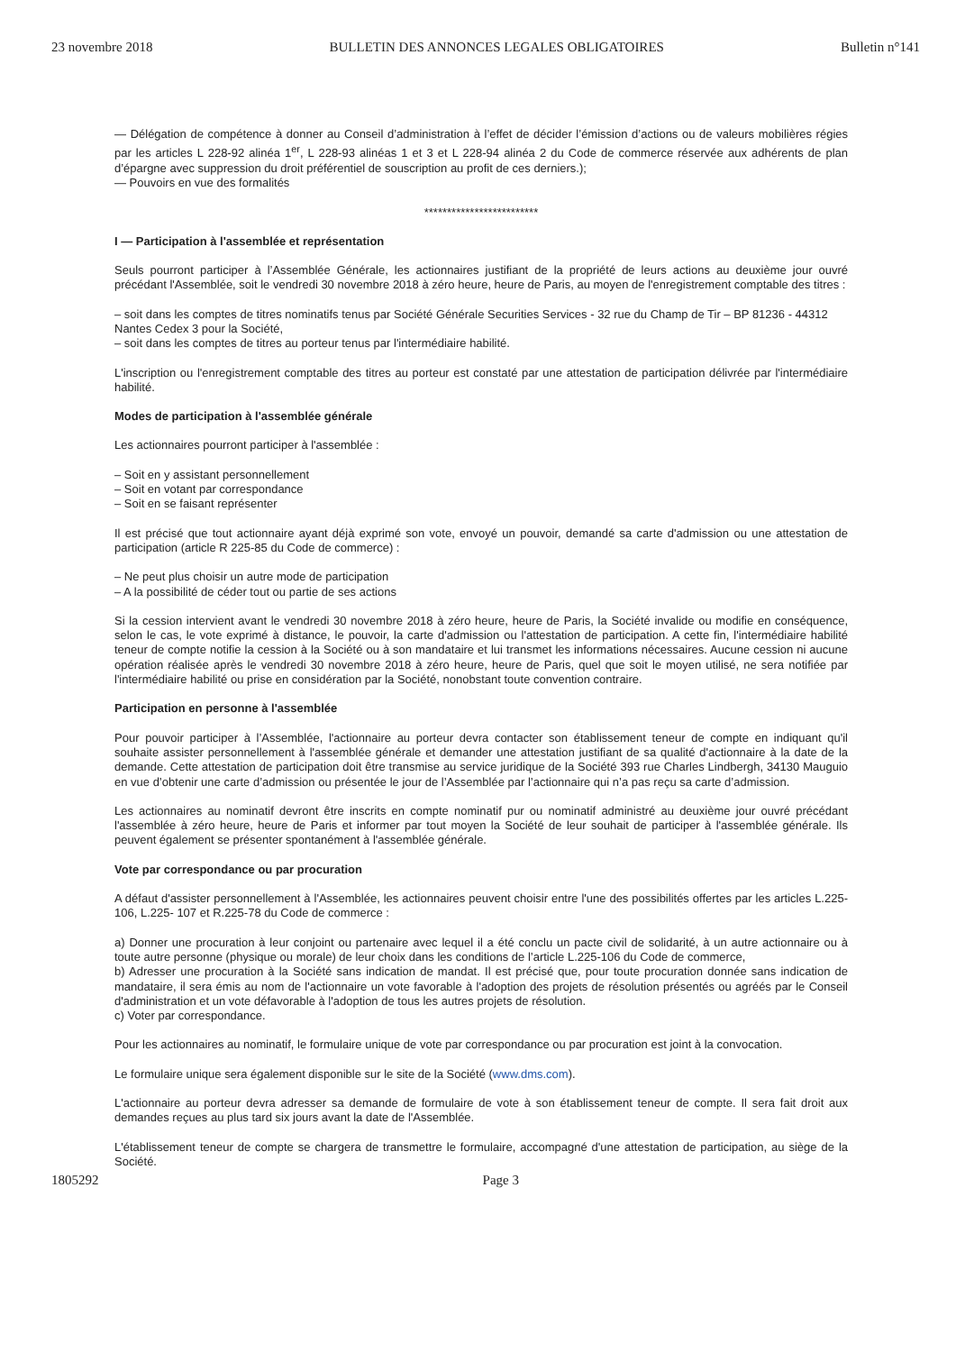23 novembre 2018 BULLETIN DES ANNONCES LEGALES OBLIGATOIRES Bulletin n°141
— Délégation de compétence à donner au Conseil d’administration à l’effet de décider l’émission d’actions ou de valeurs mobilières régies par les articles L 228-92 alinéa 1<sup>er</sup>, L 228-93 alinéas 1 et 3 et L 228-94 alinéa 2 du Code de commerce réservée aux adhérents de plan d’épargne avec suppression du droit préférentiel de souscription au profit de ces derniers.);
— Pouvoirs en vue des formalités
*************************
I — Participation à l'assemblée et représentation
Seuls pourront participer à l’Assemblée Générale, les actionnaires justifiant de la propriété de leurs actions au deuxième jour ouvré précédant l'Assemblée, soit le vendredi 30 novembre 2018 à zéro heure, heure de Paris, au moyen de l'enregistrement comptable des titres :
– soit dans les comptes de titres nominatifs tenus par Société Générale Securities Services - 32 rue du Champ de Tir – BP 81236 - 44312 Nantes Cedex 3 pour la Société,
– soit dans les comptes de titres au porteur tenus par l'intermédiaire habilité.
L'inscription ou l'enregistrement comptable des titres au porteur est constaté par une attestation de participation délivrée par l'intermédiaire habilité.
Modes de participation à l'assemblée générale
Les actionnaires pourront participer à l'assemblée :
– Soit en y assistant personnellement
– Soit en votant par correspondance
– Soit en se faisant représenter
Il est précisé que tout actionnaire ayant déjà exprimé son vote, envoyé un pouvoir, demandé sa carte d'admission ou une attestation de participation (article R 225-85 du Code de commerce) :
– Ne peut plus choisir un autre mode de participation
– A la possibilité de céder tout ou partie de ses actions
Si la cession intervient avant le vendredi 30 novembre 2018 à zéro heure, heure de Paris, la Société invalide ou modifie en conséquence, selon le cas, le vote exprimé à distance, le pouvoir, la carte d'admission ou l'attestation de participation. A cette fin, l'intermédiaire habilité teneur de compte notifie la cession à la Société ou à son mandataire et lui transmet les informations nécessaires. Aucune cession ni aucune opération réalisée après le vendredi 30 novembre 2018 à zéro heure, heure de Paris, quel que soit le moyen utilisé, ne sera notifiée par l'intermédiaire habilité ou prise en considération par la Société, nonobstant toute convention contraire.
Participation en personne à l'assemblée
Pour pouvoir participer à l’Assemblée, l'actionnaire au porteur devra contacter son établissement teneur de compte en indiquant qu'il souhaite assister personnellement à l'assemblée générale et demander une attestation justifiant de sa qualité d'actionnaire à la date de la demande. Cette attestation de participation doit être transmise au service juridique de la Société 393 rue Charles Lindbergh, 34130 Mauguio en vue d’obtenir une carte d’admission ou présentée le jour de l’Assemblée par l’actionnaire qui n’a pas reçu sa carte d’admission.
Les actionnaires au nominatif devront être inscrits en compte nominatif pur ou nominatif administré au deuxième jour ouvré précédant l'assemblée à zéro heure, heure de Paris et informer par tout moyen la Société de leur souhait de participer à l'assemblée générale. Ils peuvent également se présenter spontanément à l'assemblée générale.
Vote par correspondance ou par procuration
A défaut d'assister personnellement à l'Assemblée, les actionnaires peuvent choisir entre l'une des possibilités offertes par les articles L.225-106, L.225- 107 et R.225-78 du Code de commerce :
a) Donner une procuration à leur conjoint ou partenaire avec lequel il a été conclu un pacte civil de solidarité, à un autre actionnaire ou à toute autre personne (physique ou morale) de leur choix dans les conditions de l’article L.225-106 du Code de commerce,
b) Adresser une procuration à la Société sans indication de mandat. Il est précisé que, pour toute procuration donnée sans indication de mandataire, il sera émis au nom de l'actionnaire un vote favorable à l'adoption des projets de résolution présentés ou agréés par le Conseil d'administration et un vote défavorable à l'adoption de tous les autres projets de résolution.
c) Voter par correspondance.
Pour les actionnaires au nominatif, le formulaire unique de vote par correspondance ou par procuration est joint à la convocation.
Le formulaire unique sera également disponible sur le site de la Société (www.dms.com).
L'actionnaire au porteur devra adresser sa demande de formulaire de vote à son établissement teneur de compte. Il sera fait droit aux demandes reçues au plus tard six jours avant la date de l'Assemblée.
L'établissement teneur de compte se chargera de transmettre le formulaire, accompagné d'une attestation de participation, au siège de la Société.
1805292 Page 3